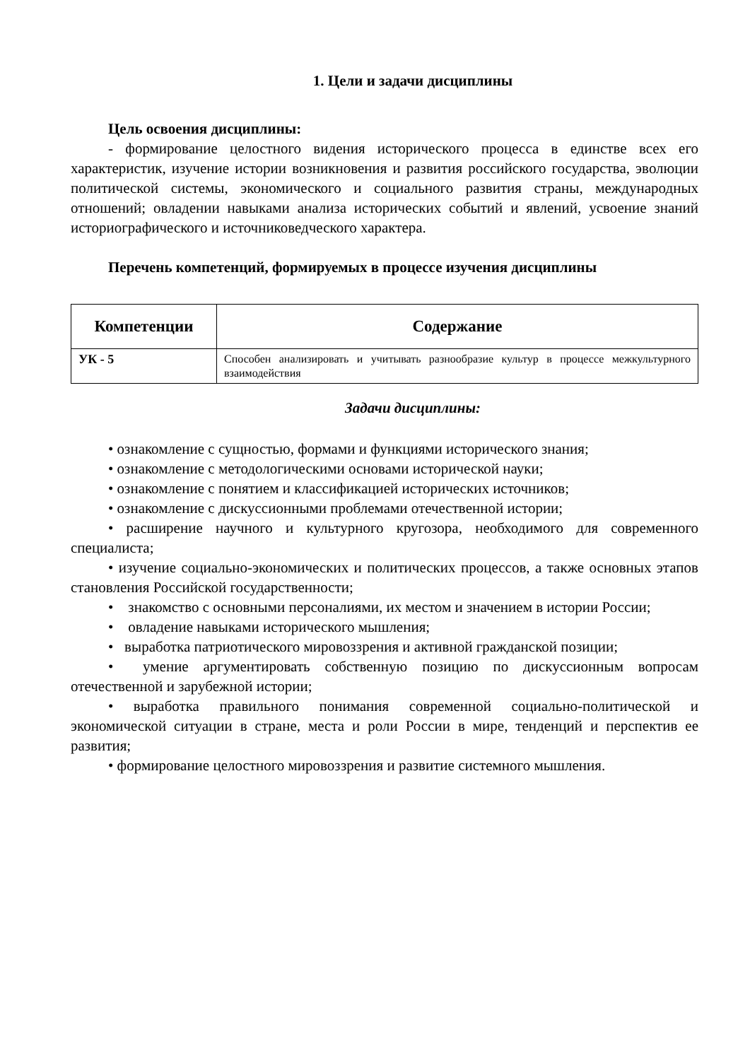1. Цели и задачи дисциплины
Цель освоения дисциплины:
- формирование целостного видения исторического процесса в единстве всех его характеристик, изучение истории возникновения и развития российского государства, эволюции политической системы, экономического и социального развития страны, международных отношений; овладении навыками анализа исторических событий и явлений, усвоение знаний историографического и источниковедческого характера.
Перечень компетенций, формируемых в процессе изучения дисциплины
| Компетенции | Содержание |
| --- | --- |
| УК - 5 | Способен анализировать и учитывать разнообразие культур в процессе межкультурного взаимодействия |
Задачи дисциплины:
• ознакомление с сущностью, формами и функциями исторического знания;
• ознакомление с методологическими основами исторической науки;
• ознакомление с понятием и классификацией исторических источников;
• ознакомление с дискуссионными проблемами отечественной истории;
• расширение научного и культурного кругозора, необходимого для современного специалиста;
• изучение социально-экономических и политических процессов, а также основных этапов становления Российской государственности;
• знакомство с основными персоналиями, их местом и значением в истории России;
• овладение навыками исторического мышления;
• выработка патриотического мировоззрения и активной гражданской позиции;
• умение аргументировать собственную позицию по дискуссионным вопросам отечественной и зарубежной истории;
• выработка правильного понимания современной социально-политической и экономической ситуации в стране, места и роли России в мире, тенденций и перспектив ее развития;
• формирование целостного мировоззрения и развитие системного мышления.